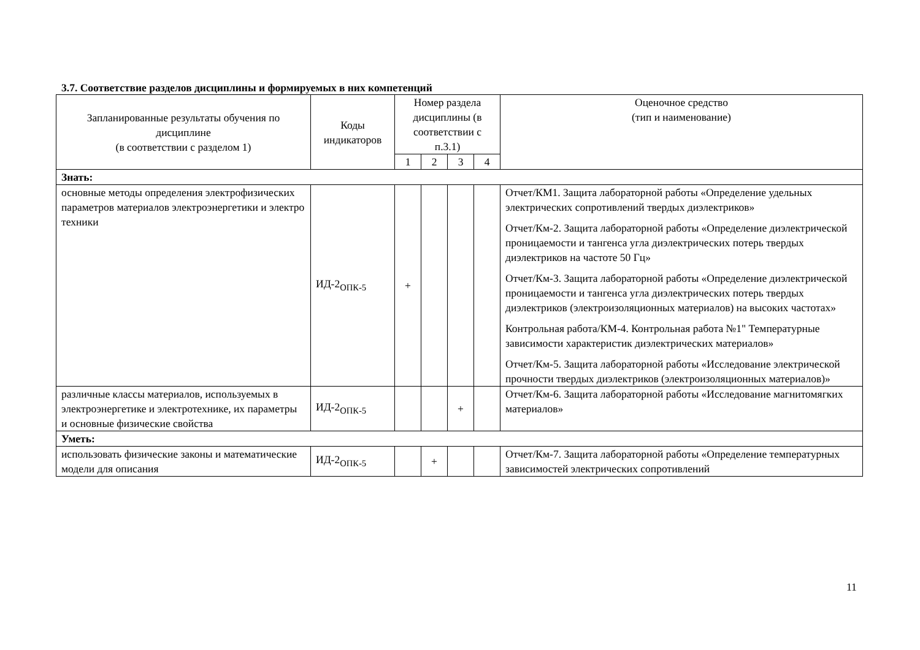3.7. Соответствие разделов дисциплины и формируемых в них компетенций
| Запланированные результаты обучения по дисциплине (в соответствии с разделом 1) | Коды индикаторов | Номер раздела дисциплины (в соответствии с п.3.1) | | | | Оценочное средство (тип и наименование) |
| --- | --- | --- | --- | --- | --- | --- |
| | | 1 | 2 | 3 | 4 | |
| Знать: | | | | | | |
| основные методы определения электрофизических параметров материалов электроэнергетики и электро техники | ИД-2<sub>ОПК-5</sub> | + | | | | Отчет/КМ1. Защита лабораторной работы «Определение удельных электрических сопротивлений твердых диэлектриков» Отчет/Км-2. Защита лабораторной работы «Определение диэлектрической проницаемости и тангенса угла диэлектрических потерь твердых диэлектриков на частоте 50 Гц» Отчет/Км-3. Защита лабораторной работы «Определение диэлектрической проницаемости и тангенса угла диэлектрических потерь твердых диэлектриков (электроизоляционных материалов) на высоких частотах» Контрольная работа/КМ-4. Контрольная работа №1" Температурные зависимости характеристик диэлектрических материалов» Отчет/Км-5. Защита лабораторной работы «Исследование электрической прочности твердых диэлектриков (электроизоляционных материалов)» |
| различные классы материалов, используемых в электроэнергетике и электротехнике, их параметры и основные физические свойства | ИД-2<sub>ОПК-5</sub> | | | + | | Отчет/Км-6. Защита лабораторной работы «Исследование магнитомягких материалов» |
| Уметь: | | | | | | |
| использовать физические законы и математические модели для описания | ИД-2<sub>ОПК-5</sub> | | + | | | Отчет/Км-7. Защита лабораторной работы «Определение температурных зависимостей электрических сопротивлений |
11